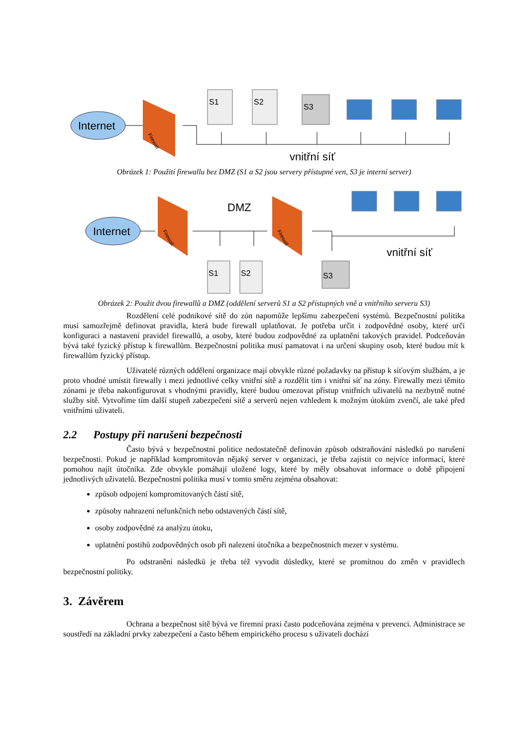Internet
Firewall
S1
S2
S3
vnitřní síť
Obrázek 1: Použití firewallu bez DMZ (S1 a S2 jsou servery přístupné ven, S3 je interní server)
Internet
Firewall
DMZ
Firewall
S1
S2
S3
vnitřní síť
Obrázek 2: Použit dvou firewallů a DMZ (oddělení serverů S1 a S2 přístupných vně a vnitřního serveru S3)
Rozdělení celé podnikové sítě do zón napomůže lepšímu zabezpečení systémů. Bezpečnostní politika musí samozřejmě definovat pravidla, která bude firewall uplatňovat. Je potřeba určit i zodpovědné osoby, které určí konfiguraci a nastavení pravidel firewallů, a osoby, které budou zodpovědné za uplatnění takových pravidel. Podceňován bývá také fyzický přístup k firewallům. Bezpečnostní politika musí pamatovat i na určení skupiny osob, které budou mít k firewallům fyzický přístup.
Uživatelé různých oddělení organizace mají obvykle různé požadavky na přístup k síťovým službám, a je proto vhodné umístit firewally i mezi jednotlivé celky vnitřní sítě a rozdělit tím i vnitřní síť na zóny. Firewally mezi těmito zónami je třeba nakonfigurovat s vhodnými pravidly, které budou omezovat přístup vnitřních uživatelů na nezbytně nutné služby sítě. Vytvoříme tím další stupeň zabezpečení sítě a serverů nejen vzhledem k možným útokům zvenčí, ale také před vnitřními uživateli.
2.2 Postupy při narušení bezpečnosti
Často bývá v bezpečnostní politice nedostatečně definován způsob odstraňování následků po narušení bezpečnosti. Pokud je například kompromitován nějaký server v organizaci, je třeba zajistit co nejvíce informací, které pomohou najít útočníka. Zde obvykle pomáhají uložené logy, které by měly obsahovat informace o době připojení jednotlivých uživatelů. Bezpečnostní politika musí v tomto směru zejména obsahovat:
způsob odpojení kompromitovaných částí sítě,
způsoby nahrazení nefunkčních nebo odstavených částí sítě,
osoby zodpovědné za analýzu útoku,
uplatnění postihů zodpovědných osob při nalezení útočníka a bezpečnostních mezer v systému.
Po odstranění následků je třeba též vyvodit důsledky, které se promítnou do změn v pravidlech bezpečnostní politiky.
3. Závěrem
Ochrana a bezpečnost sítě bývá ve firemní praxi často podceňována zejména v prevenci. Administrace se soustředí na základní prvky zabezpečení a často během empirického procesu s uživateli dochází